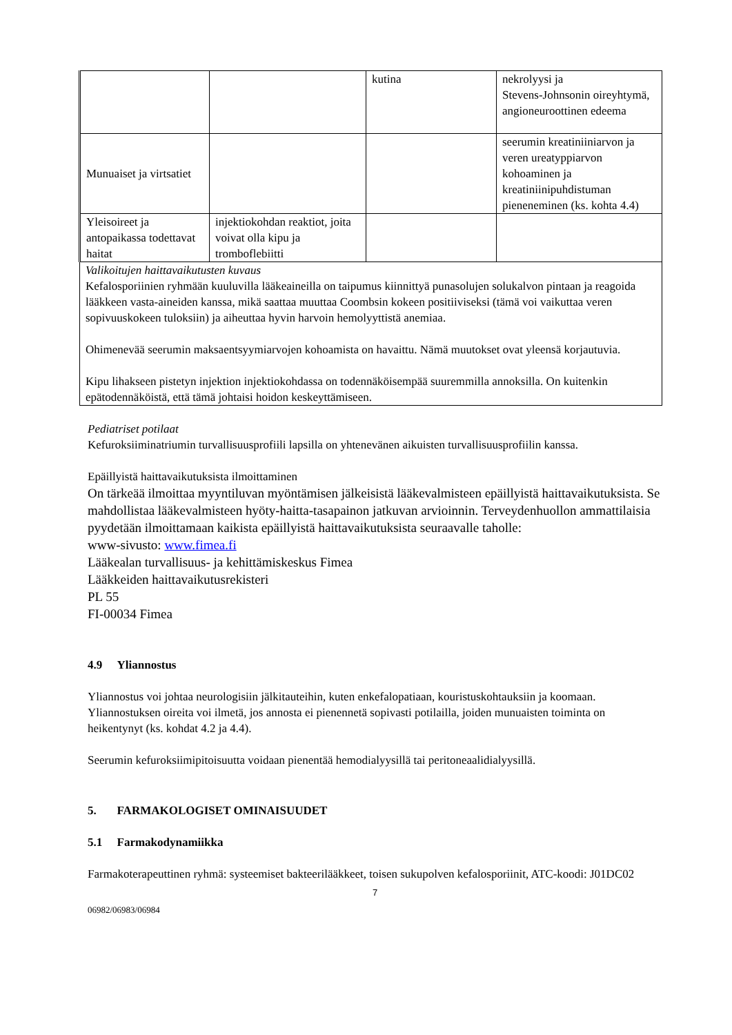| | | kutina | nekrolyysi ja Stevens-Johnsonin oireyhtymä, angioneuroottinen edeema |
| Munuaiset ja virtsatiet | | | seerumin kreatiniiniarvon ja veren ureatyppiarvon kohoaminen ja kreatiniinipuhdistuman pieneneminen (ks. kohta 4.4) |
| Yleisoireet ja antopaikassa todettavat haitat | injektiokohdan reaktiot, joita voivat olla kipu ja tromboflebiitti | | |
| Valikoitujen haittavaikutusten kuvaus Kefalosporiinien ryhmään kuuluvilla lääkeaineilla on taipumus kiinnittyä punasolujen solukalvon pintaan ja reagoida lääkkeen vasta-aineiden kanssa, mikä saattaa muuttaa Coombsin kokeen positiiviseksi (tämä voi vaikuttaa veren sopivuuskokeen tuloksiin) ja aiheuttaa hyvin harvoin hemolyyttistä anemiaa. Ohimenevää seerumin maksaentsyymiarvojen kohoamista on havaittu. Nämä muutokset ovat yleensä korjautuvia. Kipu lihakseen pistetyn injektion injektiokohdassa on todennäköisempää suuremmilla annoksilla. On kuitenkin epätodennäköistä, että tämä johtaisi hoidon keskeyttämiseen. | | | |
Pediatriset potilaat
Kefuroksiiminatriumin turvallisuusprofiili lapsilla on yhtenevänen aikuisten turvallisuusprofiilin kanssa.
Epäillyistä haittavaikutuksista ilmoittaminen
On tärkeää ilmoittaa myyntiluvan myöntämisen jälkeisistä lääkevalmisteen epäillyistä haittavaikutuksista. Se mahdollistaa lääkevalmisteen hyöty-haitta-tasapainon jatkuvan arvioinnin. Terveydenhuollon ammattilaisia pyydetään ilmoittamaan kaikista epäillyistä haittavaikutuksista seuraavalle taholle:
www-sivusto: www.fimea.fi
Lääkealan turvallisuus- ja kehittämiskeskus Fimea
Lääkkeiden haittavaikutusrekisteri
PL 55
FI-00034 Fimea
4.9 Yliannostus
Yliannostus voi johtaa neurologisiin jälkitauteihin, kuten enkefalopatiaan, kouristuskohtauksiin ja koomaan. Yliannostuksen oireita voi ilmetä, jos annosta ei pienennetä sopivasti potilailla, joiden munuaisten toiminta on heikentynyt (ks. kohdat 4.2 ja 4.4).
Seerumin kefuroksiimipitoisuutta voidaan pienentää hemodialyysillä tai peritoneaalidialyysillä.
5. FARMAKOLOGISET OMINAISUUDET
5.1 Farmakodynamiikka
Farmakoterapeuttinen ryhmä: systeemiset bakteerilääkkeet, toisen sukupolven kefalosporiinit, ATC-koodi: J01DC02
7
06982/06983/06984